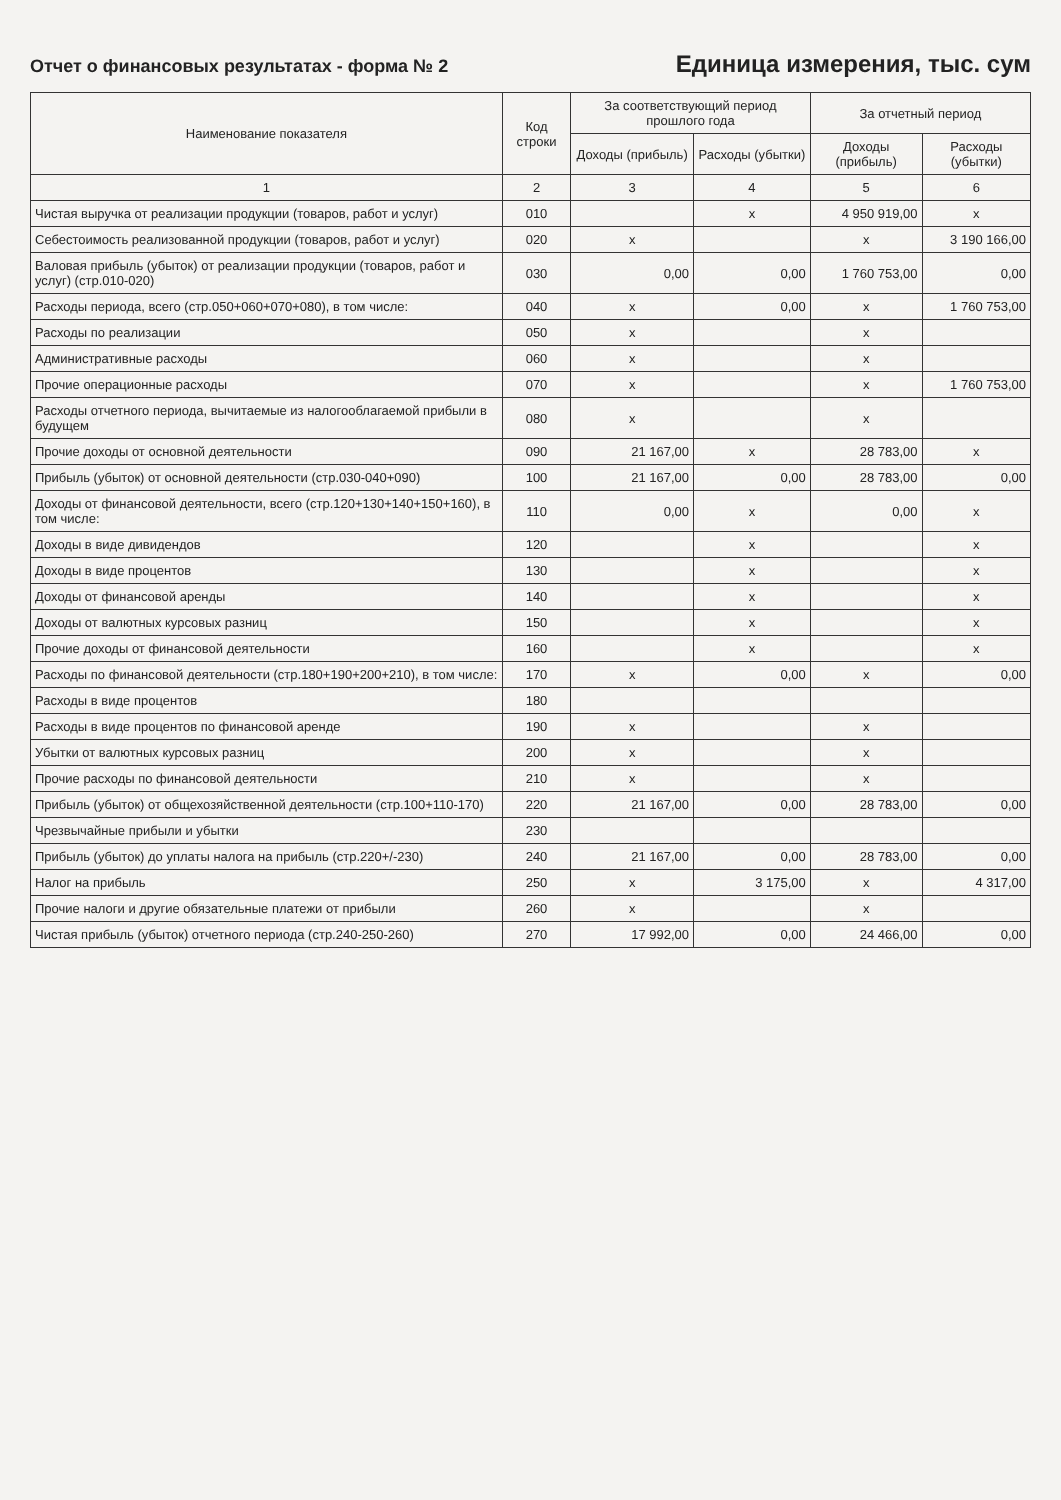Отчет о финансовых результатах - форма № 2
Единица измерения, тыс. сум
| Наименование показателя | Код строки | За соответствующий период прошлого года | | За отчетный период | |
| --- | --- | --- | --- | --- | --- |
| | | Доходы (прибыль) | Расходы (убытки) | Доходы (прибыль) | Расходы (убытки) |
| 1 | 2 | 3 | 4 | 5 | 6 |
| Чистая выручка от реализации продукции (товаров, работ и услуг) | 010 | | x | 4 950 919,00 | x |
| Себестоимость реализованной продукции (товаров, работ и услуг) | 020 | x | | x | 3 190 166,00 |
| Валовая прибыль (убыток) от реализации продукции (товаров, работ и услуг) (стр.010-020) | 030 | 0,00 | 0,00 | 1 760 753,00 | 0,00 |
| Расходы периода, всего (стр.050+060+070+080), в том числе: | 040 | x | 0,00 | x | 1 760 753,00 |
| Расходы по реализации | 050 | x | | x | |
| Административные расходы | 060 | x | | x | |
| Прочие операционные расходы | 070 | x | | x | 1 760 753,00 |
| Расходы отчетного периода, вычитаемые из налогооблагаемой прибыли в будущем | 080 | x | | x | |
| Прочие доходы от основной деятельности | 090 | 21 167,00 | x | 28 783,00 | x |
| Прибыль (убыток) от основной деятельности (стр.030-040+090) | 100 | 21 167,00 | 0,00 | 28 783,00 | 0,00 |
| Доходы от финансовой деятельности, всего (стр.120+130+140+150+160), в том числе: | 110 | 0,00 | x | 0,00 | x |
| Доходы в виде дивидендов | 120 | | x | | x |
| Доходы в виде процентов | 130 | | x | | x |
| Доходы от финансовой аренды | 140 | | x | | x |
| Доходы от валютных курсовых разниц | 150 | | x | | x |
| Прочие доходы от финансовой деятельности | 160 | | x | | x |
| Расходы по финансовой деятельности (стр.180+190+200+210), в том числе: | 170 | x | 0,00 | x | 0,00 |
| Расходы в виде процентов | 180 | | | | |
| Расходы в виде процентов по финансовой аренде | 190 | x | | x | |
| Убытки от валютных курсовых разниц | 200 | x | | x | |
| Прочие расходы по финансовой деятельности | 210 | x | | x | |
| Прибыль (убыток) от общехозяйственной деятельности (стр.100+110-170) | 220 | 21 167,00 | 0,00 | 28 783,00 | 0,00 |
| Чрезвычайные прибыли и убытки | 230 | | | | |
| Прибыль (убыток) до уплаты налога на прибыль (стр.220+/-230) | 240 | 21 167,00 | 0,00 | 28 783,00 | 0,00 |
| Налог на прибыль | 250 | x | 3 175,00 | x | 4 317,00 |
| Прочие налоги и другие обязательные платежи от прибыли | 260 | x | | x | |
| Чистая прибыль (убыток) отчетного периода (стр.240-250-260) | 270 | 17 992,00 | 0,00 | 24 466,00 | 0,00 |